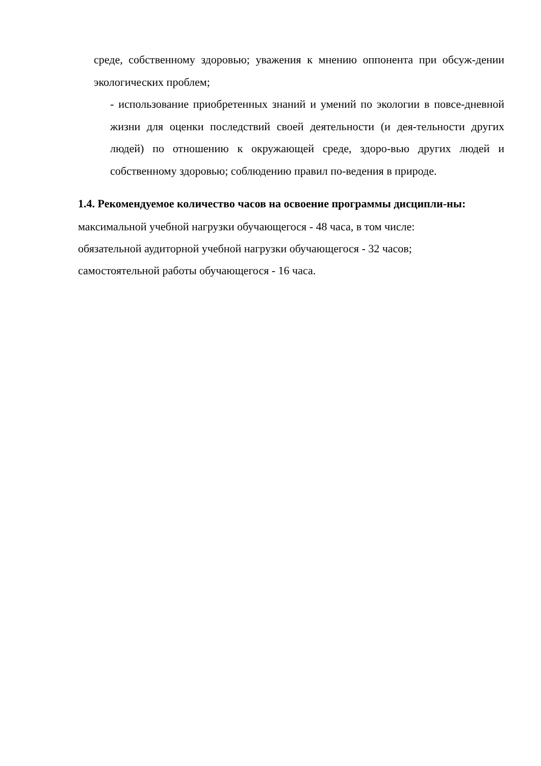среде, собственному здоровью; уважения к мнению оппонента при обсуж-дении экологических проблем;
- использование приобретенных знаний и умений по экологии в повсе-дневной жизни для оценки последствий своей деятельности (и дея-тельности других людей) по отношению к окружающей среде, здоро-вью других людей и собственному здоровью; соблюдению правил по-ведения в природе.
1.4. Рекомендуемое количество часов на освоение программы дисципли-ны:
максимальной учебной нагрузки обучающегося - 48 часа, в том числе:
обязательной аудиторной учебной нагрузки обучающегося - 32 часов;
самостоятельной работы обучающегося - 16 часа.